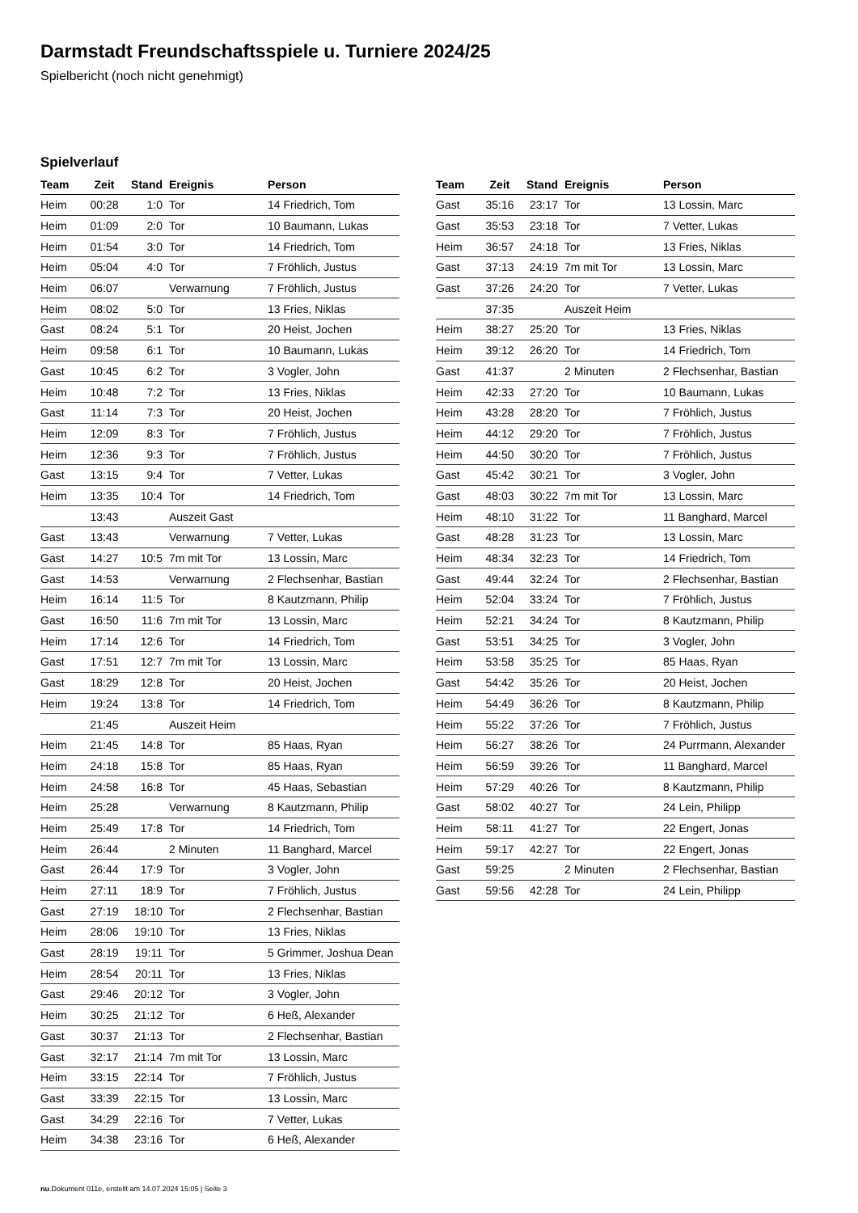Darmstadt Freundschaftsspiele u. Turniere 2024/25
Spielbericht (noch nicht genehmigt)
Spielverlauf
| Team | Zeit | Stand | Ereignis | Person |
| --- | --- | --- | --- | --- |
| Heim | 00:28 | 1:0 | Tor | 14 Friedrich, Tom |
| Heim | 01:09 | 2:0 | Tor | 10 Baumann, Lukas |
| Heim | 01:54 | 3:0 | Tor | 14 Friedrich, Tom |
| Heim | 05:04 | 4:0 | Tor | 7 Fröhlich, Justus |
| Heim | 06:07 | | Verwarnung | 7 Fröhlich, Justus |
| Heim | 08:02 | 5:0 | Tor | 13 Fries, Niklas |
| Gast | 08:24 | 5:1 | Tor | 20 Heist, Jochen |
| Heim | 09:58 | 6:1 | Tor | 10 Baumann, Lukas |
| Gast | 10:45 | 6:2 | Tor | 3 Vogler, John |
| Heim | 10:48 | 7:2 | Tor | 13 Fries, Niklas |
| Gast | 11:14 | 7:3 | Tor | 20 Heist, Jochen |
| Heim | 12:09 | 8:3 | Tor | 7 Fröhlich, Justus |
| Heim | 12:36 | 9:3 | Tor | 7 Fröhlich, Justus |
| Gast | 13:15 | 9:4 | Tor | 7 Vetter, Lukas |
| Heim | 13:35 | 10:4 | Tor | 14 Friedrich, Tom |
| | 13:43 | | Auszeit Gast | |
| Gast | 13:43 | | Verwarnung | 7 Vetter, Lukas |
| Gast | 14:27 | 10:5 | 7m mit Tor | 13 Lossin, Marc |
| Gast | 14:53 | | Verwarnung | 2 Flechsenhar, Bastian |
| Heim | 16:14 | 11:5 | Tor | 8 Kautzmann, Philip |
| Gast | 16:50 | 11:6 | 7m mit Tor | 13 Lossin, Marc |
| Heim | 17:14 | 12:6 | Tor | 14 Friedrich, Tom |
| Gast | 17:51 | 12:7 | 7m mit Tor | 13 Lossin, Marc |
| Gast | 18:29 | 12:8 | Tor | 20 Heist, Jochen |
| Heim | 19:24 | 13:8 | Tor | 14 Friedrich, Tom |
| | 21:45 | | Auszeit Heim | |
| Heim | 21:45 | 14:8 | Tor | 85 Haas, Ryan |
| Heim | 24:18 | 15:8 | Tor | 85 Haas, Ryan |
| Heim | 24:58 | 16:8 | Tor | 45 Haas, Sebastian |
| Heim | 25:28 | | Verwarnung | 8 Kautzmann, Philip |
| Heim | 25:49 | 17:8 | Tor | 14 Friedrich, Tom |
| Heim | 26:44 | | 2 Minuten | 11 Banghard, Marcel |
| Gast | 26:44 | 17:9 | Tor | 3 Vogler, John |
| Heim | 27:11 | 18:9 | Tor | 7 Fröhlich, Justus |
| Gast | 27:19 | 18:10 | Tor | 2 Flechsenhar, Bastian |
| Heim | 28:06 | 19:10 | Tor | 13 Fries, Niklas |
| Gast | 28:19 | 19:11 | Tor | 5 Grimmer, Joshua Dean |
| Heim | 28:54 | 20:11 | Tor | 13 Fries, Niklas |
| Gast | 29:46 | 20:12 | Tor | 3 Vogler, John |
| Heim | 30:25 | 21:12 | Tor | 6 Heß, Alexander |
| Gast | 30:37 | 21:13 | Tor | 2 Flechsenhar, Bastian |
| Gast | 32:17 | 21:14 | 7m mit Tor | 13 Lossin, Marc |
| Heim | 33:15 | 22:14 | Tor | 7 Fröhlich, Justus |
| Gast | 33:39 | 22:15 | Tor | 13 Lossin, Marc |
| Gast | 34:29 | 22:16 | Tor | 7 Vetter, Lukas |
| Heim | 34:38 | 23:16 | Tor | 6 Heß, Alexander |
| Team | Zeit | Stand | Ereignis | Person |
| --- | --- | --- | --- | --- |
| Gast | 35:16 | 23:17 | Tor | 13 Lossin, Marc |
| Gast | 35:53 | 23:18 | Tor | 7 Vetter, Lukas |
| Heim | 36:57 | 24:18 | Tor | 13 Fries, Niklas |
| Gast | 37:13 | 24:19 | 7m mit Tor | 13 Lossin, Marc |
| Gast | 37:26 | 24:20 | Tor | 7 Vetter, Lukas |
| | 37:35 | | Auszeit Heim | |
| Heim | 38:27 | 25:20 | Tor | 13 Fries, Niklas |
| Heim | 39:12 | 26:20 | Tor | 14 Friedrich, Tom |
| Gast | 41:37 | | 2 Minuten | 2 Flechsenhar, Bastian |
| Heim | 42:33 | 27:20 | Tor | 10 Baumann, Lukas |
| Heim | 43:28 | 28:20 | Tor | 7 Fröhlich, Justus |
| Heim | 44:12 | 29:20 | Tor | 7 Fröhlich, Justus |
| Heim | 44:50 | 30:20 | Tor | 7 Fröhlich, Justus |
| Gast | 45:42 | 30:21 | Tor | 3 Vogler, John |
| Gast | 48:03 | 30:22 | 7m mit Tor | 13 Lossin, Marc |
| Heim | 48:10 | 31:22 | Tor | 11 Banghard, Marcel |
| Gast | 48:28 | 31:23 | Tor | 13 Lossin, Marc |
| Heim | 48:34 | 32:23 | Tor | 14 Friedrich, Tom |
| Gast | 49:44 | 32:24 | Tor | 2 Flechsenhar, Bastian |
| Heim | 52:04 | 33:24 | Tor | 7 Fröhlich, Justus |
| Heim | 52:21 | 34:24 | Tor | 8 Kautzmann, Philip |
| Gast | 53:51 | 34:25 | Tor | 3 Vogler, John |
| Heim | 53:58 | 35:25 | Tor | 85 Haas, Ryan |
| Gast | 54:42 | 35:26 | Tor | 20 Heist, Jochen |
| Heim | 54:49 | 36:26 | Tor | 8 Kautzmann, Philip |
| Heim | 55:22 | 37:26 | Tor | 7 Fröhlich, Justus |
| Heim | 56:27 | 38:26 | Tor | 24 Purrmann, Alexander |
| Heim | 56:59 | 39:26 | Tor | 11 Banghard, Marcel |
| Heim | 57:29 | 40:26 | Tor | 8 Kautzmann, Philip |
| Gast | 58:02 | 40:27 | Tor | 24 Lein, Philipp |
| Heim | 58:11 | 41:27 | Tor | 22 Engert, Jonas |
| Heim | 59:17 | 42:27 | Tor | 22 Engert, Jonas |
| Gast | 59:25 | | 2 Minuten | 2 Flechsenhar, Bastian |
| Gast | 59:56 | 42:28 | Tor | 24 Lein, Philipp |
nu.Dokument 011e, erstellt am 14.07.2024 15:05 | Seite 3